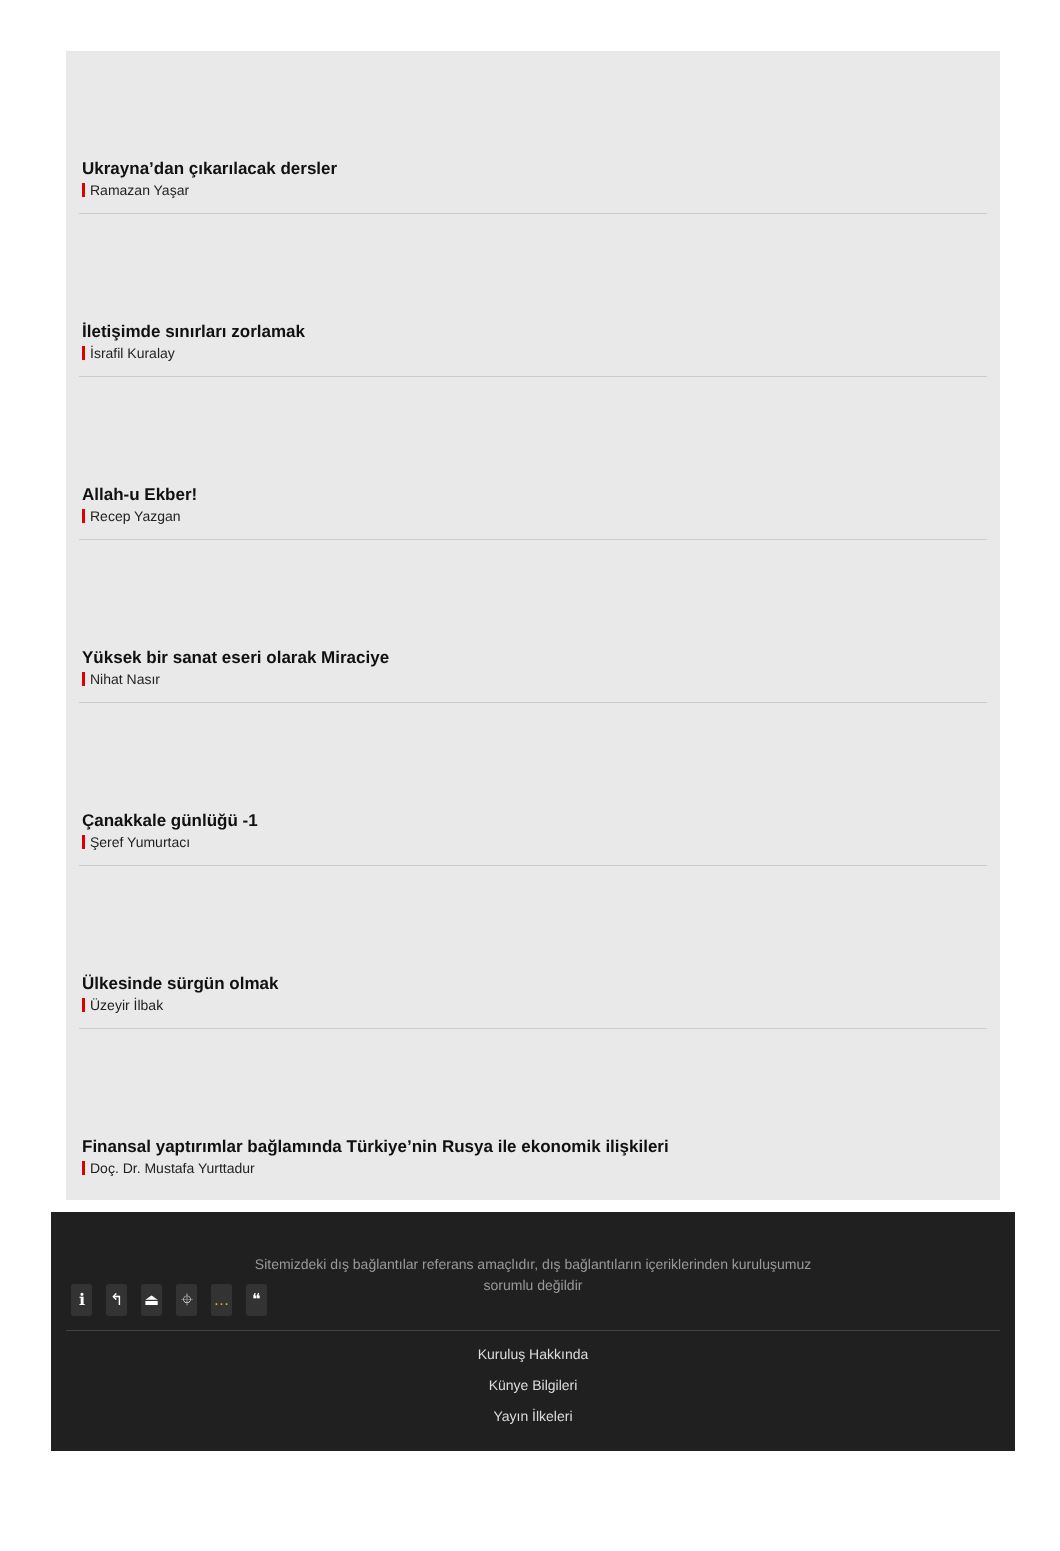Ukrayna’dan çıkarılacak dersler
Ramazan Yaşar
İletişimde sınırları zorlamak
İsrafil Kuralay
Allah-u Ekber!
Recep Yazgan
Yüksek bir sanat eseri olarak Miraciye
Nihat Nasır
Çanakkale günlüğü -1
Şeref Yumurtacı
Ülkesinde sürgün olmak
Üzeyir İlbak
Finansal yaptırımlar bağlamında Türkiye’nin Rusya ile ekonomik ilişkileri
Doç. Dr. Mustafa Yurttadur
Sitemizdeki dış bağlantılar referans amaçlıdır, dış bağlantıların içeriklerinden kuruluşumuz sorumlu değildir
ℹ ↰ ⏏ ⌖ … ❝
Kuruluş Hakkında
Künye Bilgileri
Yayın İlkeleri